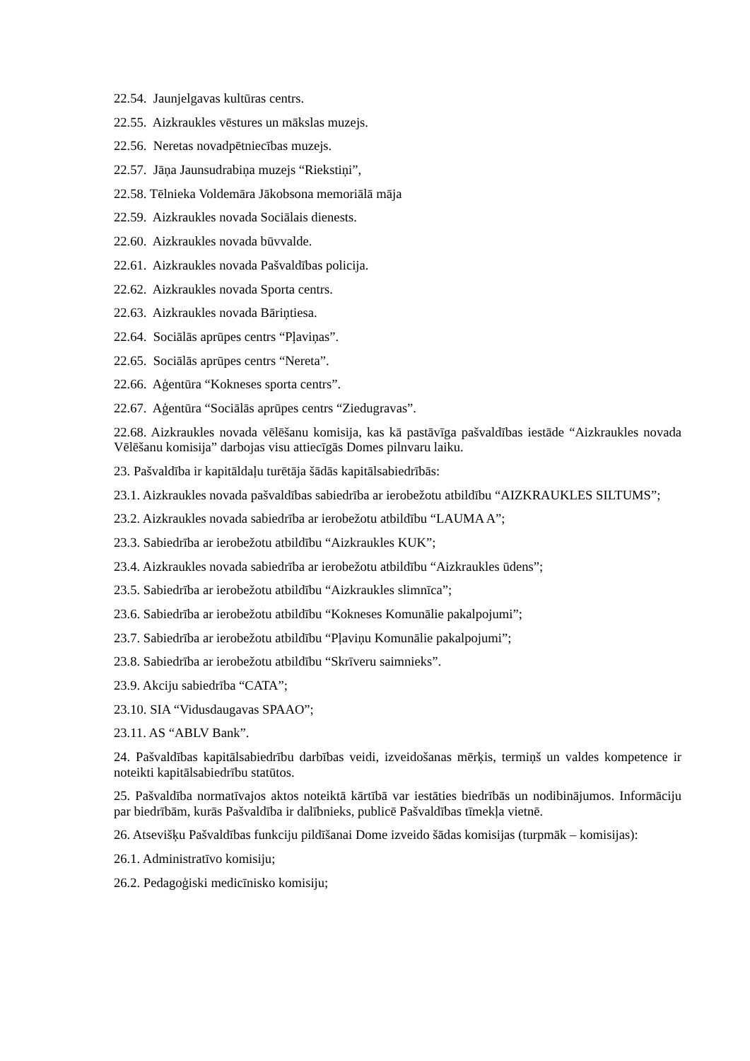22.54. Jaunjelgavas kultūras centrs.
22.55. Aizkraukles vēstures un mākslas muzejs.
22.56. Neretas novadpētniecības muzejs.
22.57. Jāņa Jaunsudrabiņa muzejs “Riekstiņi”,
22.58. Tēlnieka Voldemāra Jākobsona memoriālā māja
22.59. Aizkraukles novada Sociālais dienests.
22.60. Aizkraukles novada būvvalde.
22.61. Aizkraukles novada Pašvaldības policija.
22.62. Aizkraukles novada Sporta centrs.
22.63. Aizkraukles novada Bāriņtiesa.
22.64. Sociālās aprūpes centrs “Pļaviņas”.
22.65. Sociālās aprūpes centrs “Nereta”.
22.66. Aģentūra “Kokneses sporta centrs”.
22.67. Aģentūra “Sociālās aprūpes centrs “Ziedugravas”.
22.68. Aizkraukles novada vēlēšanu komisija, kas kā pastāvīga pašvaldības iestāde “Aizkraukles novada Vēlēšanu komisija” darbojas visu attiecīgās Domes pilnvaru laiku.
23. Pašvaldība ir kapitāldaļu turētāja šādās kapitālsabiedrībās:
23.1. Aizkraukles novada pašvaldības sabiedrība ar ierobežotu atbildību “AIZKRAUKLES SILTUMS”;
23.2. Aizkraukles novada sabiedrība ar ierobežotu atbildību “LAUMA A”;
23.3. Sabiedrība ar ierobežotu atbildību “Aizkraukles KUK”;
23.4. Aizkraukles novada sabiedrība ar ierobežotu atbildību “Aizkraukles ūdens”;
23.5. Sabiedrība ar ierobežotu atbildību “Aizkraukles slimnīca”;
23.6. Sabiedrība ar ierobežotu atbildību “Kokneses Komunālie pakalpojumi”;
23.7. Sabiedrība ar ierobežotu atbildību “Pļaviņu Komunālie pakalpojumi”;
23.8. Sabiedrība ar ierobežotu atbildību “Skrīveru saimnieks”.
23.9. Akciju sabiedrība “CATA”;
23.10. SIA “Vidusdaugavas SPAAO”;
23.11. AS “ABLV Bank”.
24. Pašvaldības kapitālsabiedrību darbības veidi, izveidošanas mērķis, termiņš un valdes kompetence ir noteikti kapitālsabiedrību statūtos.
25. Pašvaldība normatīvajos aktos noteiktā kārtībā var iestāties biedrībās un nodibinājumos. Informāciju par biedrībām, kurās Pašvaldība ir dalībnieks, publicē Pašvaldības tīmekļa vietnē.
26. Atsevišķu Pašvaldības funkciju pildīšanai Dome izveido šādas komisijas (turpmāk – komisijas):
26.1. Administratīvo komisiju;
26.2. Pedagoģiski medicīnisko komisiju;